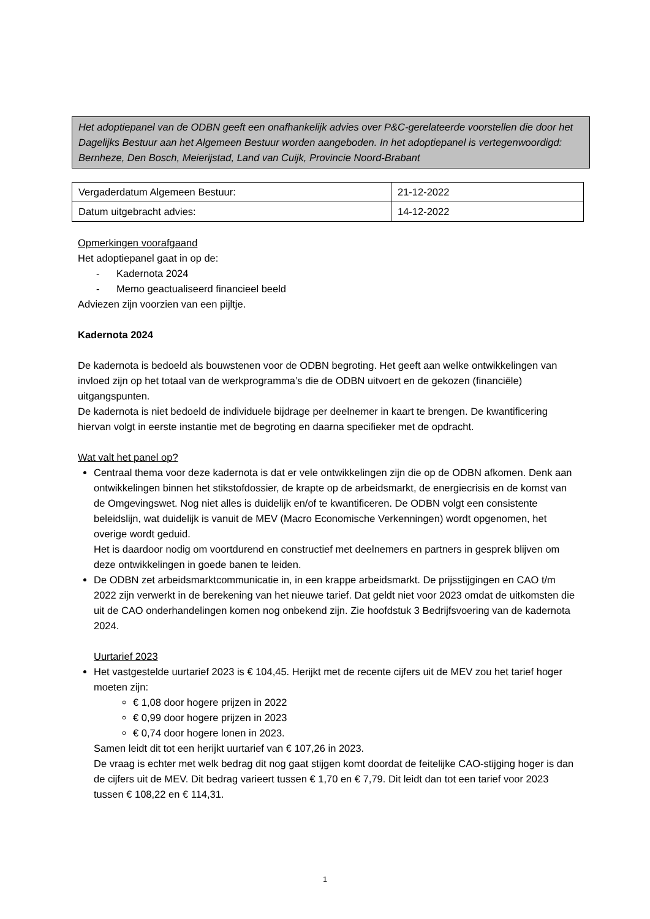Het adoptiepanel van de ODBN geeft een onafhankelijk advies over P&C-gerelateerde voorstellen die door het Dagelijks Bestuur aan het Algemeen Bestuur worden aangeboden. In het adoptiepanel is vertegenwoordigd: Bernheze, Den Bosch, Meierijstad, Land van Cuijk, Provincie Noord-Brabant
| Vergaderdatum Algemeen Bestuur: | 21-12-2022 |
| Datum uitgebracht advies: | 14-12-2022 |
Opmerkingen voorafgaand
Het adoptiepanel gaat in op de:
- Kadernota 2024
- Memo geactualiseerd financieel beeld
Adviezen zijn voorzien van een pijltje.
Kadernota 2024
De kadernota is bedoeld als bouwstenen voor de ODBN begroting. Het geeft aan welke ontwikkelingen van invloed zijn op het totaal van de werkprogramma’s die de ODBN uitvoert en de gekozen (financiële) uitgangspunten.
De kadernota is niet bedoeld de individuele bijdrage per deelnemer in kaart te brengen. De kwantificering hiervan volgt in eerste instantie met de begroting en daarna specifieker met de opdracht.
Wat valt het panel op?
Centraal thema voor deze kadernota is dat er vele ontwikkelingen zijn die op de ODBN afkomen. Denk aan ontwikkelingen binnen het stikstofdossier, de krapte op de arbeidsmarkt, de energiecrisis en de komst van de Omgevingswet. Nog niet alles is duidelijk en/of te kwantificeren. De ODBN volgt een consistente beleidslijn, wat duidelijk is vanuit de MEV (Macro Economische Verkenningen) wordt opgenomen, het overige wordt geduid.
Het is daardoor nodig om voortdurend en constructief met deelnemers en partners in gesprek blijven om deze ontwikkelingen in goede banen te leiden.
De ODBN zet arbeidsmarktcommunicatie in, in een krappe arbeidsmarkt. De prijsstijgingen en CAO t/m 2022 zijn verwerkt in de berekening van het nieuwe tarief. Dat geldt niet voor 2023 omdat de uitkomsten die uit de CAO onderhandelingen komen nog onbekend zijn. Zie hoofdstuk 3 Bedrijfsvoering van de kadernota 2024.
Uurtarief 2023
Het vastgestelde uurtarief 2023 is € 104,45. Herijkt met de recente cijfers uit de MEV zou het tarief hoger moeten zijn:
€ 1,08 door hogere prijzen in 2022
€ 0,99 door hogere prijzen in 2023
€ 0,74 door hogere lonen in 2023.
Samen leidt dit tot een herijkt uurtarief van € 107,26 in 2023.
De vraag is echter met welk bedrag dit nog gaat stijgen komt doordat de feitelijke CAO-stijging hoger is dan de cijfers uit de MEV. Dit bedrag varieert tussen € 1,70 en € 7,79. Dit leidt dan tot een tarief voor 2023 tussen € 108,22 en € 114,31.
1